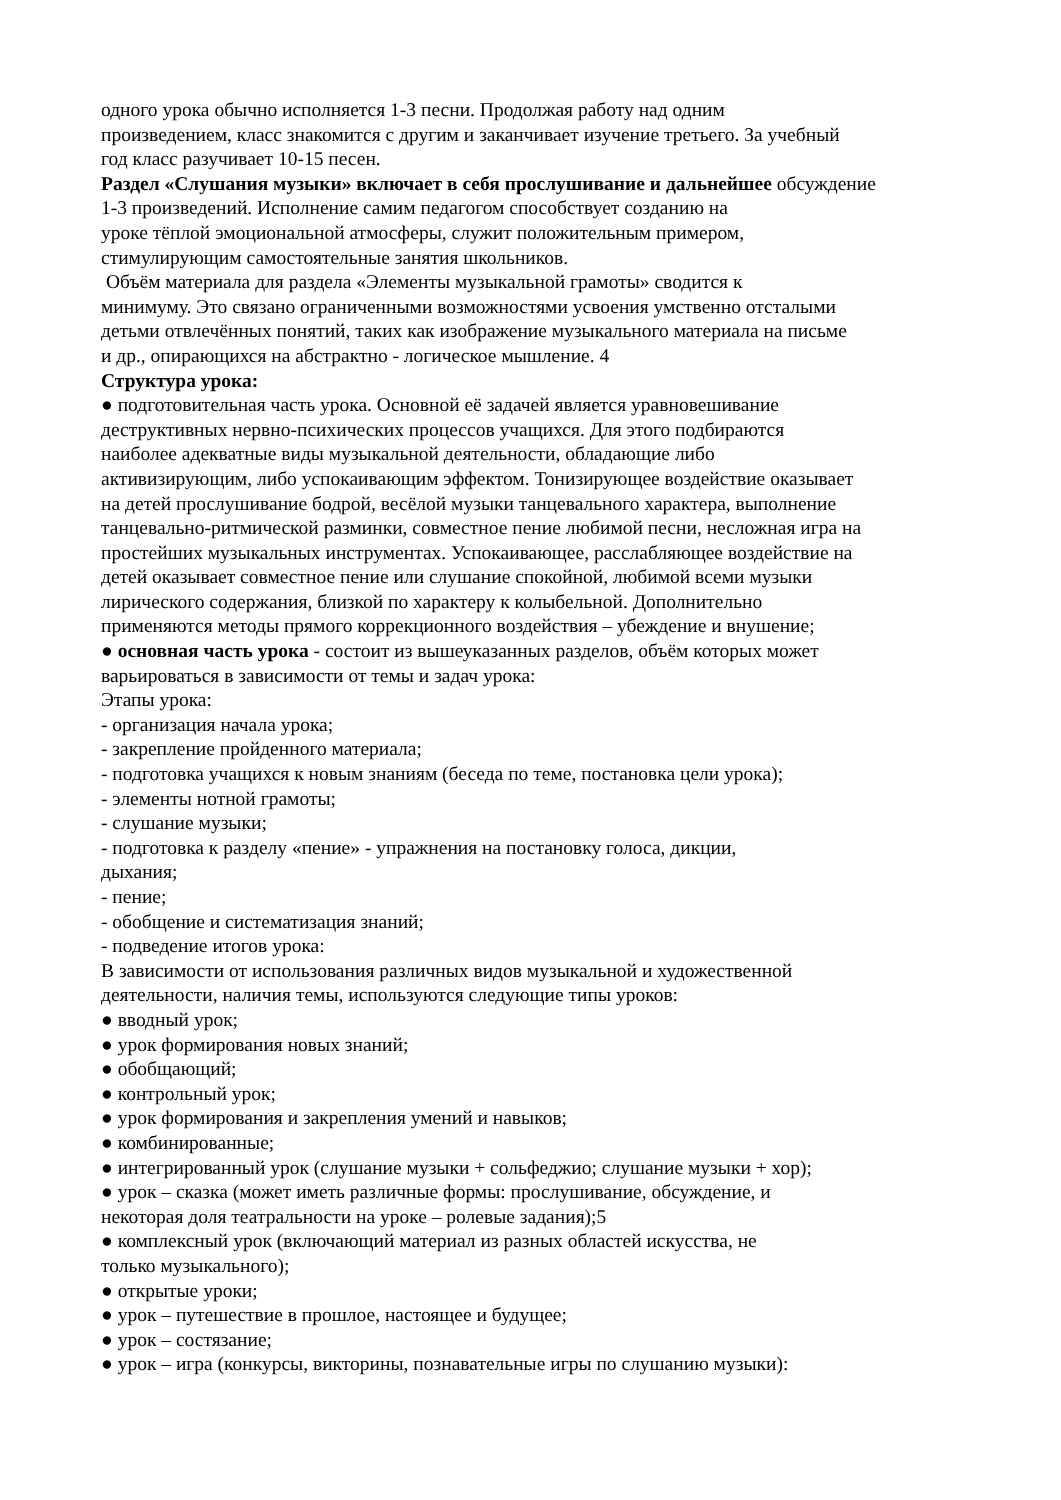одного урока обычно исполняется 1-3 песни. Продолжая работу над одним
произведением, класс знакомится с другим и заканчивает изучение третьего. За учебный
год класс разучивает 10-15 песен.
Раздел «Слушания музыки» включает в себя прослушивание и дальнейшее обсуждение
1-3 произведений. Исполнение самим педагогом способствует созданию на
уроке тёплой эмоциональной атмосферы, служит положительным примером,
стимулирующим самостоятельные занятия школьников.
Объём материала для раздела «Элементы музыкальной грамоты» сводится к
минимуму. Это связано ограниченными возможностями усвоения умственно отсталыми
детьми отвлечённых понятий, таких как изображение музыкального материала на письме
и др., опирающихся на абстрактно - логическое мышление. 4
Структура урока:
● подготовительная часть урока. Основной её задачей является уравновешивание
деструктивных нервно-психических процессов учащихся. Для этого подбираются
наиболее адекватные виды музыкальной деятельности, обладающие либо
активизирующим, либо успокаивающим эффектом. Тонизирующее воздействие оказывает
на детей прослушивание бодрой, весёлой музыки танцевального характера, выполнение
танцевально-ритмической разминки, совместное пение любимой песни, несложная игра на
простейших музыкальных инструментах. Успокаивающее, расслабляющее воздействие на
детей оказывает совместное пение или слушание спокойной, любимой всеми музыки
лирического содержания, близкой по характеру к колыбельной. Дополнительно
применяются методы прямого коррекционного воздействия – убеждение и внушение;
● основная часть урока - состоит из вышеуказанных разделов, объём которых может
варьироваться в зависимости от темы и задач урока:
Этапы урока:
- организация начала урока;
- закрепление пройденного материала;
- подготовка учащихся к новым знаниям (беседа по теме, постановка цели урока);
- элементы нотной грамоты;
- слушание музыки;
- подготовка к разделу «пение» - упражнения на постановку голоса, дикции,
дыхания;
- пение;
- обобщение и систематизация знаний;
- подведение итогов урока:
В зависимости от использования различных видов музыкальной и художественной
деятельности, наличия темы, используются следующие типы уроков:
● вводный урок;
● урок формирования новых знаний;
● обобщающий;
● контрольный урок;
● урок формирования и закрепления умений и навыков;
● комбинированные;
● интегрированный урок (слушание музыки + сольфеджио; слушание музыки + хор);
● урок – сказка (может иметь различные формы: прослушивание, обсуждение, и
некоторая доля театральности на уроке – ролевые задания);5
● комплексный урок (включающий материал из разных областей искусства, не
только музыкального);
● открытые уроки;
● урок – путешествие в прошлое, настоящее и будущее;
● урок – состязание;
● урок – игра (конкурсы, викторины, познавательные игры по слушанию музыки):